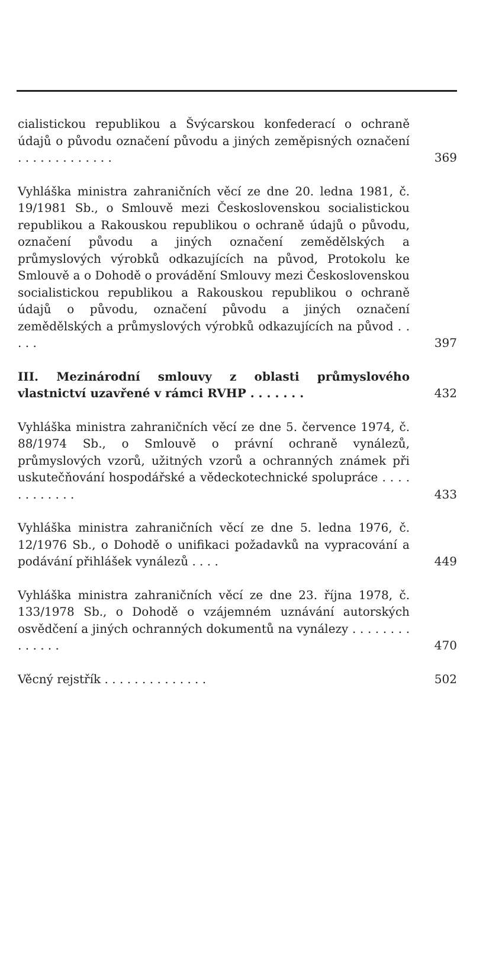cialistickou republikou a Švýcarskou konfederací o ochraně údajů o původu označení původu a jiných zeměpisných označení . . . . . . . . . . . . .
369
Vyhláška ministra zahraničních věcí ze dne 20. ledna 1981, č. 19/1981 Sb., o Smlouvě mezi Československou socialistickou republikou a Rakouskou republikou o ochraně údajů o původu, označení původu a jiných označení zemědělských a průmyslových výrobků odkazujících na původ, Protokolu ke Smlouvě a o Dohodě o provádění Smlouvy mezi Československou socialistickou republikou a Rakouskou republikou o ochraně údajů o původu, označení původu a jiných označení zemědělských a průmyslových výrobků odkazujících na původ . . . . .
397
III. Mezinárodní smlouvy z oblasti průmyslového vlastnictví uzavřené v rámci RVHP . . . . . . .
432
Vyhláška ministra zahraničních věcí ze dne 5. července 1974, č. 88/1974 Sb., o Smlouvě o právní ochraně vynálezů, průmyslových vzorů, užitných vzorů a ochranných známek při uskutečňování hospodářské a vědeckotechnické spolupráce . . . . . . . . . . . .
433
Vyhláška ministra zahraničních věcí ze dne 5. ledna 1976, č. 12/1976 Sb., o Dohodě o unifikaci požadavků na vypracování a podávání přihlášek vynálezů . . . .
449
Vyhláška ministra zahraničních věcí ze dne 23. října 1978, č. 133/1978 Sb., o Dohodě o vzájemném uznávání autorských osvědčení a jiných ochranných dokumentů na vynálezy . . . . . . . . . . . . . .
470
Věcný rejstřík . . . . . . . . . . . . . .
502